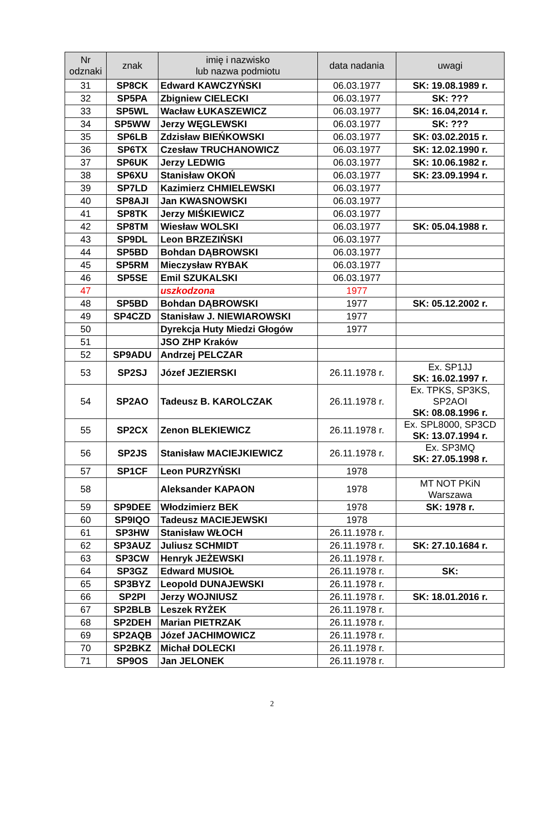| Nr odznaki | znak | imię i nazwisko lub nazwa podmiotu | data nadania | uwagi |
| --- | --- | --- | --- | --- |
| 31 | SP8CK | Edward KAWCZYŃSKI | 06.03.1977 | SK: 19.08.1989 r. |
| 32 | SP5PA | Zbigniew CIELECKI | 06.03.1977 | SK: ??? |
| 33 | SP5WL | Wacław ŁUKASZEWICZ | 06.03.1977 | SK: 16.04,2014 r. |
| 34 | SP5WW | Jerzy WĘGLEWSKI | 06.03.1977 | SK: ??? |
| 35 | SP6LB | Zdzisław BIEŃKOWSKI | 06.03.1977 | SK: 03.02.2015 r. |
| 36 | SP6TX | Czesław TRUCHANOWICZ | 06.03.1977 | SK: 12.02.1990 r. |
| 37 | SP6UK | Jerzy LEDWIG | 06.03.1977 | SK: 10.06.1982 r. |
| 38 | SP6XU | Stanisław OKOŃ | 06.03.1977 | SK: 23.09.1994 r. |
| 39 | SP7LD | Kazimierz CHMIELEWSKI | 06.03.1977 | |
| 40 | SP8AJI | Jan KWASNOWSKI | 06.03.1977 | |
| 41 | SP8TK | Jerzy MIŚKIEWICZ | 06.03.1977 | |
| 42 | SP8TM | Wiesław WOLSKI | 06.03.1977 | SK: 05.04.1988 r. |
| 43 | SP9DL | Leon BRZEZIŃSKI | 06.03.1977 | |
| 44 | SP5BD | Bohdan DĄBROWSKI | 06.03.1977 | |
| 45 | SP5RM | Mieczysław RYBAK | 06.03.1977 | |
| 46 | SP5SE | Emil SZUKALSKI | 06.03.1977 | |
| 47 | | uszkodzona | 1977 | |
| 48 | SP5BD | Bohdan DĄBROWSKI | 1977 | SK: 05.12.2002 r. |
| 49 | SP4CZD | Stanisław J. NIEWIAROWSKI | 1977 | |
| 50 | | Dyrekcja Huty Miedzi Głogów | 1977 | |
| 51 | | JSO ZHP Kraków | | |
| 52 | SP9ADU | Andrzej PELCZAR | | |
| 53 | SP2SJ | Józef JEZIERSKI | 26.11.1978 r. | Ex. SP1JJ SK: 16.02.1997 r. |
| 54 | SP2AO | Tadeusz B. KAROLCZAK | 26.11.1978 r. | Ex. TPKS, SP3KS, SP2AOI SK: 08.08.1996 r. |
| 55 | SP2CX | Zenon BLEKIEWICZ | 26.11.1978 r. | Ex. SPL8000, SP3CD SK: 13.07.1994 r. |
| 56 | SP2JS | Stanisław MACIEJKIEWICZ | 26.11.1978 r. | Ex. SP3MQ SK: 27.05.1998 r. |
| 57 | SP1CF | Leon PURZYŃSKI | 1978 | |
| 58 | | Aleksander KAPAON | 1978 | MT NOT PKiN Warszawa |
| 59 | SP9DEE | Włodzimierz BEK | 1978 | SK: 1978 r. |
| 60 | SP9IQO | Tadeusz MACIEJEWSKI | 1978 | |
| 61 | SP3HW | Stanisław WŁOCH | 26.11.1978 r. | |
| 62 | SP3AUZ | Juliusz SCHMIDT | 26.11.1978 r. | SK: 27.10.1684 r. |
| 63 | SP3CW | Henryk JEŻEWSKI | 26.11.1978 r. | |
| 64 | SP3GZ | Edward MUSIOŁ | 26.11.1978 r. | SK: |
| 65 | SP3BYZ | Leopold DUNAJEWSKI | 26.11.1978 r. | |
| 66 | SP2PI | Jerzy WOJNIUSZ | 26.11.1978 r. | SK: 18.01.2016 r. |
| 67 | SP2BLB | Leszek RYŻEK | 26.11.1978 r. | |
| 68 | SP2DEH | Marian PIETRZAK | 26.11.1978 r. | |
| 69 | SP2AQB | Józef JACHIMOWICZ | 26.11.1978 r. | |
| 70 | SP2BKZ | Michał DOLECKI | 26.11.1978 r. | |
| 71 | SP9OS | Jan JELONEK | 26.11.1978 r. | |
2